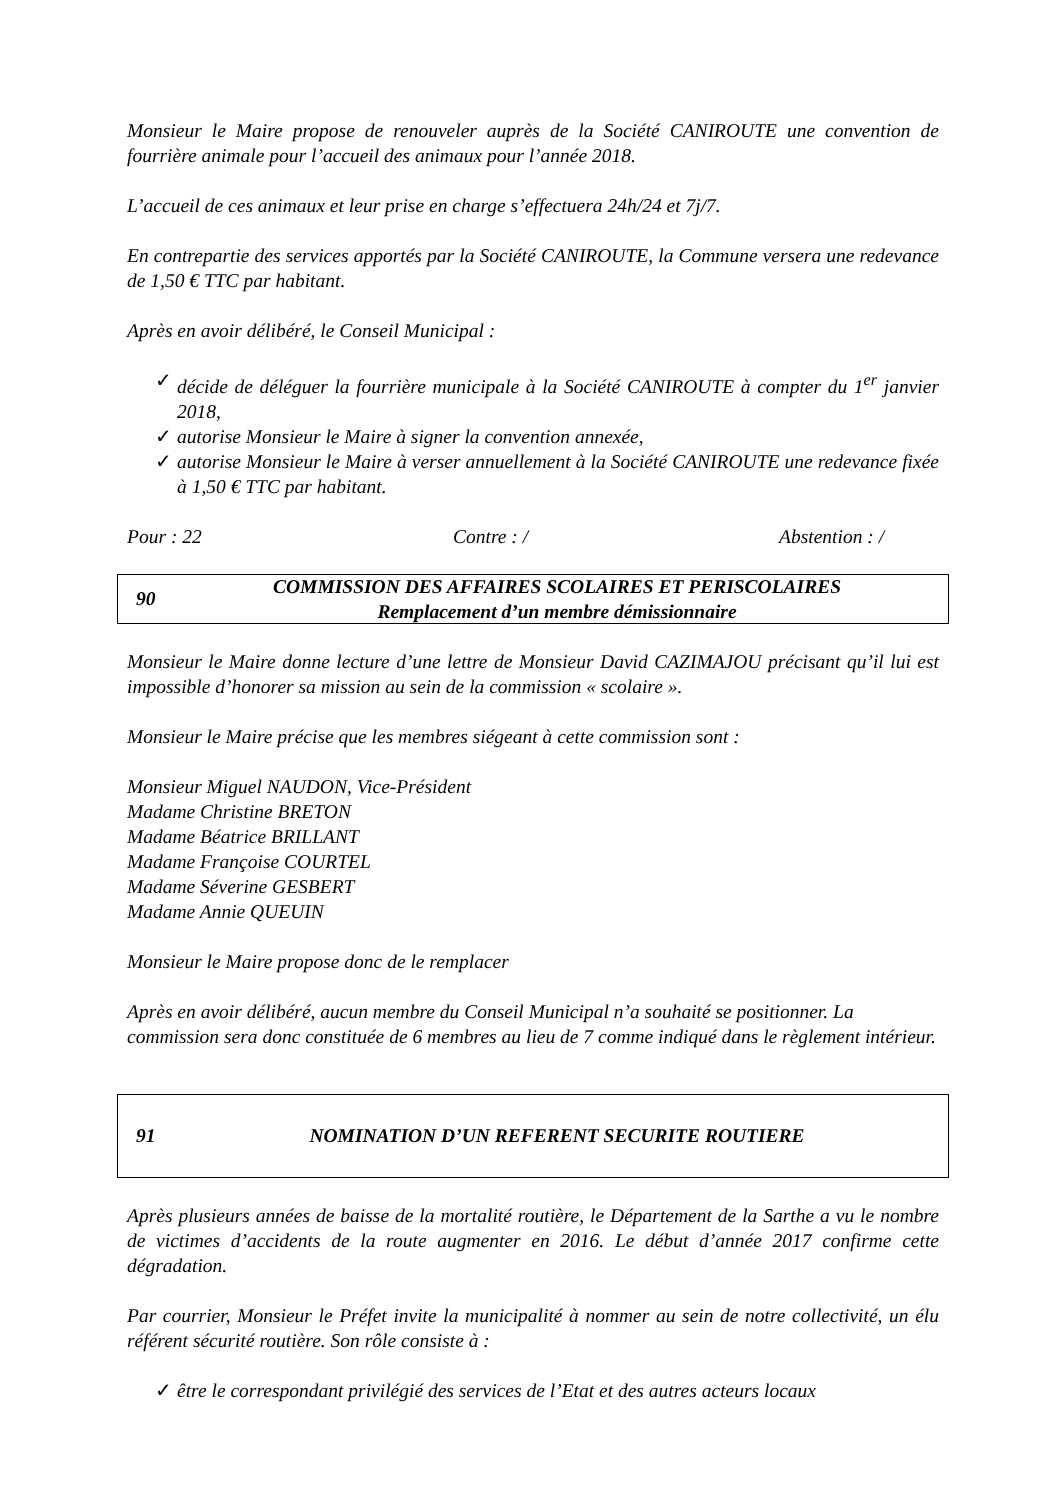Monsieur le Maire propose de renouveler auprès de la Société CANIROUTE une convention de fourrière animale pour l’accueil des animaux pour l’année 2018.
L’accueil de ces animaux et leur prise en charge s’effectuera 24h/24 et 7j/7.
En contrepartie des services apportés par la Société CANIROUTE, la Commune versera une redevance de 1,50 € TTC par habitant.
Après en avoir délibéré, le Conseil Municipal :
✓ décide de déléguer la fourrière municipale à la Société CANIROUTE à compter du 1<sup>er</sup> janvier 2018,
✓ autorise Monsieur le Maire à signer la convention annexée,
✓ autorise Monsieur le Maire à verser annuellement à la Société CANIROUTE une redevance fixée à 1,50 € TTC par habitant.
Pour : 22 Contre : / Abstention : /
90
COMMISSION DES AFFAIRES SCOLAIRES ET PERISCOLAIRES
Remplacement d’un membre démissionnaire
Monsieur le Maire donne lecture d’une lettre de Monsieur David CAZIMAJOU précisant qu’il lui est impossible d’honorer sa mission au sein de la commission « scolaire ».
Monsieur le Maire précise que les membres siégeant à cette commission sont :
Monsieur Miguel NAUDON, Vice-Président
Madame Christine BRETON
Madame Béatrice BRILLANT
Madame Françoise COURTEL
Madame Séverine GESBERT
Madame Annie QUEUIN
Monsieur le Maire propose donc de le remplacer
Après en avoir délibéré, aucun membre du Conseil Municipal n’a souhaité se positionner. La commission sera donc constituée de 6 membres au lieu de 7 comme indiqué dans le règlement intérieur.
91
NOMINATION D’UN REFERENT SECURITE ROUTIERE
Après plusieurs années de baisse de la mortalité routière, le Département de la Sarthe a vu le nombre de victimes d’accidents de la route augmenter en 2016. Le début d’année 2017 confirme cette dégradation.
Par courrier, Monsieur le Préfet invite la municipalité à nommer au sein de notre collectivité, un élu référent sécurité routière. Son rôle consiste à :
✓ être le correspondant privilégié des services de l’Etat et des autres acteurs locaux